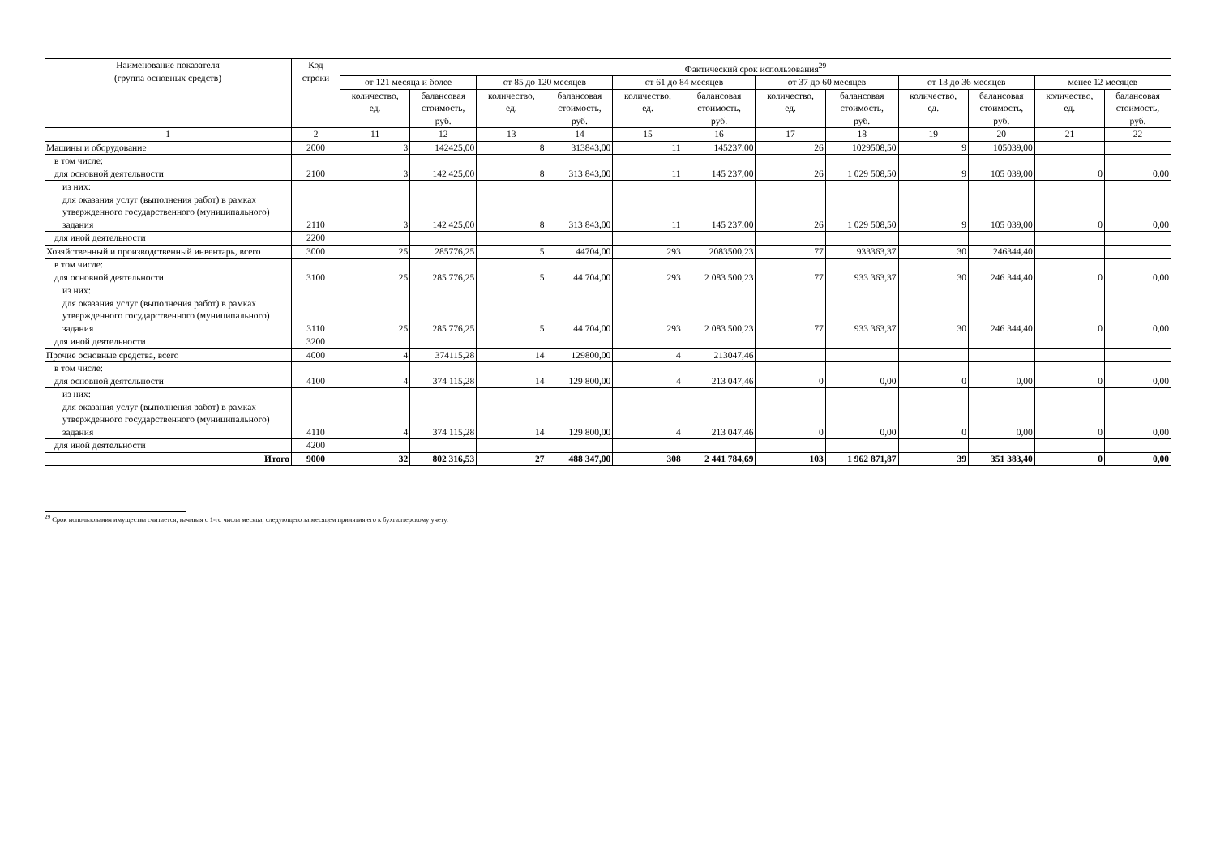| Наименование показателя (группа основных средств) | Код строки | Фактический срок использования<sup>29</sup> | | | | | | | | | | | |
| --- | --- | --- | --- | --- | --- | --- | --- | --- | --- | --- | --- | --- | --- |
| | | от 121 месяца и более | | от 85 до 120 месяцев | | от 61 до 84 месяцев | | от 37 до 60 месяцев | | от 13 до 36 месяцев | | менее 12 месяцев | |
| | | количество, ед. | балансовая стоимость, руб. | количество, ед. | балансовая стоимость, руб. | количество, ед. | балансовая стоимость, руб. | количество, ед. | балансовая стоимость, руб. | количество, ед. | балансовая стоимость, руб. | количество, ед. | балансовая стоимость, руб. |
| 1 | 2 | 11 | 12 | 13 | 14 | 15 | 16 | 17 | 18 | 19 | 20 | 21 | 22 |
| Машины и оборудование | 2000 | 3 | 142425,00 | 8 | 313843,00 | 11 | 145237,00 | 26 | 1029508,50 | 9 | 105039,00 | | |
| в том числе: для основной деятельности | 2100 | 3 | 142 425,00 | 8 | 313 843,00 | 11 | 145 237,00 | 26 | 1 029 508,50 | 9 | 105 039,00 | 0 | 0,00 |
| из них: для оказания услуг (выполнения работ) в рамках утвержденного государственного (муниципального) задания | 2110 | 3 | 142 425,00 | 8 | 313 843,00 | 11 | 145 237,00 | 26 | 1 029 508,50 | 9 | 105 039,00 | 0 | 0,00 |
| для иной деятельности | 2200 | | | | | | | | | | | | |
| Хозяйственный и производственный инвентарь, всего | 3000 | 25 | 285776,25 | 5 | 44704,00 | 293 | 2083500,23 | 77 | 933363,37 | 30 | 246344,40 | | |
| в том числе: для основной деятельности | 3100 | 25 | 285 776,25 | 5 | 44 704,00 | 293 | 2 083 500,23 | 77 | 933 363,37 | 30 | 246 344,40 | 0 | 0,00 |
| из них: для оказания услуг (выполнения работ) в рамках утвержденного государственного (муниципального) задания | 3110 | 25 | 285 776,25 | 5 | 44 704,00 | 293 | 2 083 500,23 | 77 | 933 363,37 | 30 | 246 344,40 | 0 | 0,00 |
| для иной деятельности | 3200 | | | | | | | | | | | | |
| Прочие основные средства, всего | 4000 | 4 | 374115,28 | 14 | 129800,00 | 4 | 213047,46 | | | | | | |
| в том числе: для основной деятельности | 4100 | 4 | 374 115,28 | 14 | 129 800,00 | 4 | 213 047,46 | 0 | 0,00 | 0 | 0,00 | 0 | 0,00 |
| из них: для оказания услуг (выполнения работ) в рамках утвержденного государственного (муниципального) задания | 4110 | 4 | 374 115,28 | 14 | 129 800,00 | 4 | 213 047,46 | 0 | 0,00 | 0 | 0,00 | 0 | 0,00 |
| для иной деятельности | 4200 | | | | | | | | | | | | |
| Итого | 9000 | 32 | 802 316,53 | 27 | 488 347,00 | 308 | 2 441 784,69 | 103 | 1 962 871,87 | 39 | 351 383,40 | 0 | 0,00 |
<sup>29</sup> Срок использования имущества считается, начиная с 1-го числа месяца, следующего за месяцем принятия его к бухгалтерскому учету.